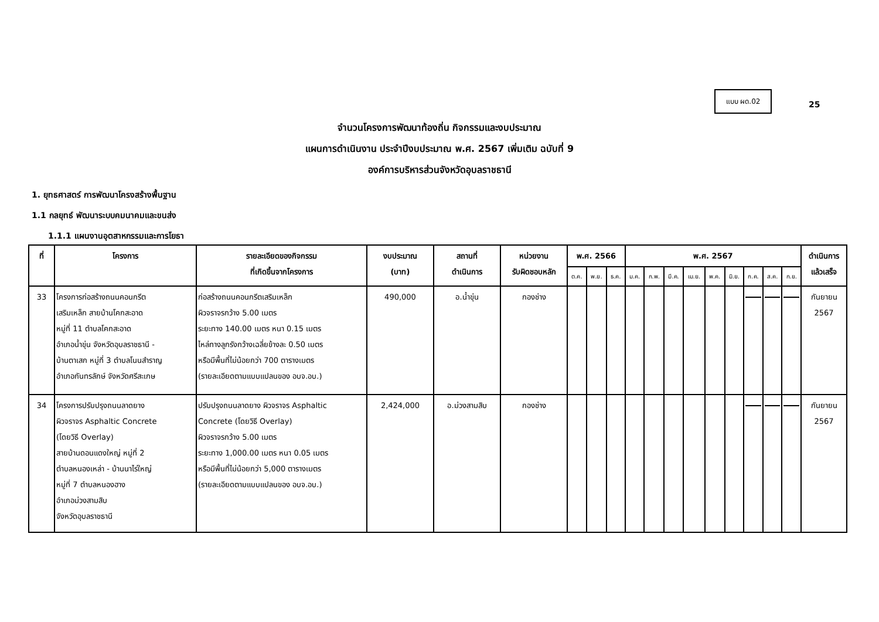แบบ ผด.02
25
จำนวนโครงการพัฒนาท้องถิ่น กิจกรรมและงบประมาณ
แผนการดำเนินงาน ประจำปีงบประมาณ พ.ศ. 2567 เพิ่มเติม ฉบับที่ 9
องค์การบริหารส่วนจังหวัดอุบลราชธานี
1. ยุทธศาสตร์ การพัฒนาโครงสร้างพื้นฐาน
1.1 กลยุทธ์ พัฒนาระบบคมนาคมและขนส่ง
1.1.1 แผนงานอุตสาหกรรมและการโยธา
| ที่ | โครงการ | รายละเอียดของกิจกรรม ที่เกิดขึ้นจากโครงการ | งบประมาณ (บาท) | สถานที่ ดำเนินการ | หน่วยงาน รับผิดชอบหลัก | พ.ศ. 2566 | | | พ.ศ. 2567 | | | | | | | | | ดำเนินการ แล้วเสร็จ |
| --- | --- | --- | --- | --- | --- | --- | --- | --- | --- | --- | --- | --- | --- | --- | --- | --- | --- | --- |
| | | | | | | ต.ค. | พ.ย. | ธ.ค. | ม.ค. | ก.พ. | มี.ค. | เม.ย. | พ.ค. | มิ.ย. | ก.ค. | ส.ค. | ก.ย. | |
| 33 | โครงการก่อสร้างถนนคอนกรีต เสริมเหล็ก สายบ้านโคกสะอาด หมู่ที่ 11 ตำบลโคกสะอาด อำเภอน้ำขุ่น จังหวัดอุบลราชธานี - บ้านตาเสก หมู่ที่ 3 ตำบลโนนสำราญ อำเภอกันทรลักษ์ จังหวัดศรีสะเกษ | ก่อสร้างถนนคอนกรีตเสริมเหล็ก ผิวจราจรกว้าง 5.00 เมตร ระยะทาง 140.00 เมตร หนา 0.15 เมตร ไหล่ทางลูกรังกว้างเฉลี่ยข้างละ 0.50 เมตร หรือมีพื้นที่ไม่น้อยกว่า 700 ตารางเมตร (รายละเอียดตามแบบแปลนของ อบจ.อบ.) | 490,000 | อ.น้ำขุ่น | กองช่าง | | | | | | | | | | | | | กันยายน 2567 |
| 34 | โครงการปรับปรุงถนนลาดยาง ผิวจราจร Asphaltic Concrete (โดยวิธี Overlay) สายบ้านดอนแดงใหญ่ หมู่ที่ 2 ตำบลหนองเหล่า - บ้านนาไร่ใหญ่ หมู่ที่ 7 ตำบลหนองฮาง อำเภอม่วงสามสิบ จังหวัดอุบลราชธานี | ปรับปรุงถนนลาดยาง ผิวจราจร Asphaltic Concrete (โดยวิธี Overlay) ผิวจราจรกว้าง 5.00 เมตร ระยะทาง 1,000.00 เมตร หนา 0.05 เมตร หรือมีพื้นที่ไม่น้อยกว่า 5,000 ตารางเมตร (รายละเอียดตามแบบแปลนของ อบจ.อบ.) | 2,424,000 | อ.ม่วงสามสิบ | กองช่าง | | | | | | | | | | | | | กันยายน 2567 |